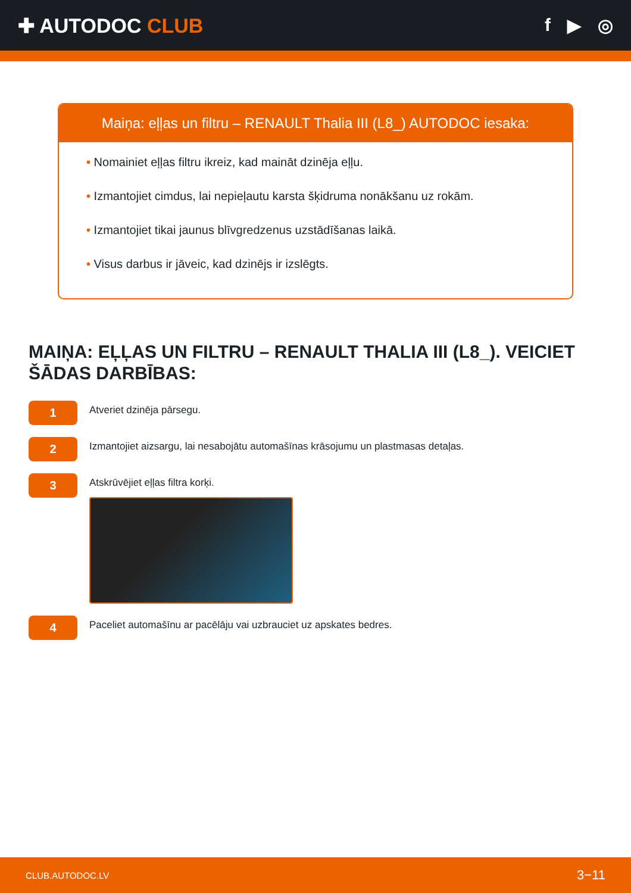✚ AUTODOC CLUB f ▶ ◎
Maiņa: eļļas un filtru – RENAULT Thalia III (L8_) AUTODOC iesaka:
• Nomainiet eļļas filtru ikreiz, kad maināt dzinēja eļļu.
• Izmantojiet cimdus, lai nepieļautu karsta šķidruma nonākšanu uz rokām.
• Izmantojiet tikai jaunus blīvgredzenus uzstādīšanas laikā.
• Visus darbus ir jāveic, kad dzinējs ir izslēgts.
MAIŅA: EĻĻAS UN FILTRU – RENAULT THALIA III (L8_). VEICIET ŠĀDAS DARBĪBAS:
1
Atveriet dzinēja pārsegu.
2
Izmantojiet aizsargu, lai nesabojātu automašīnas krāsojumu un plastmasas detaļas.
3
Atskrūvējiet eļļas filtra korķi.
4
Paceliet automašīnu ar pacēlāju vai uzbrauciet uz apskates bedres.
CLUB.AUTODOC.LV 3−11